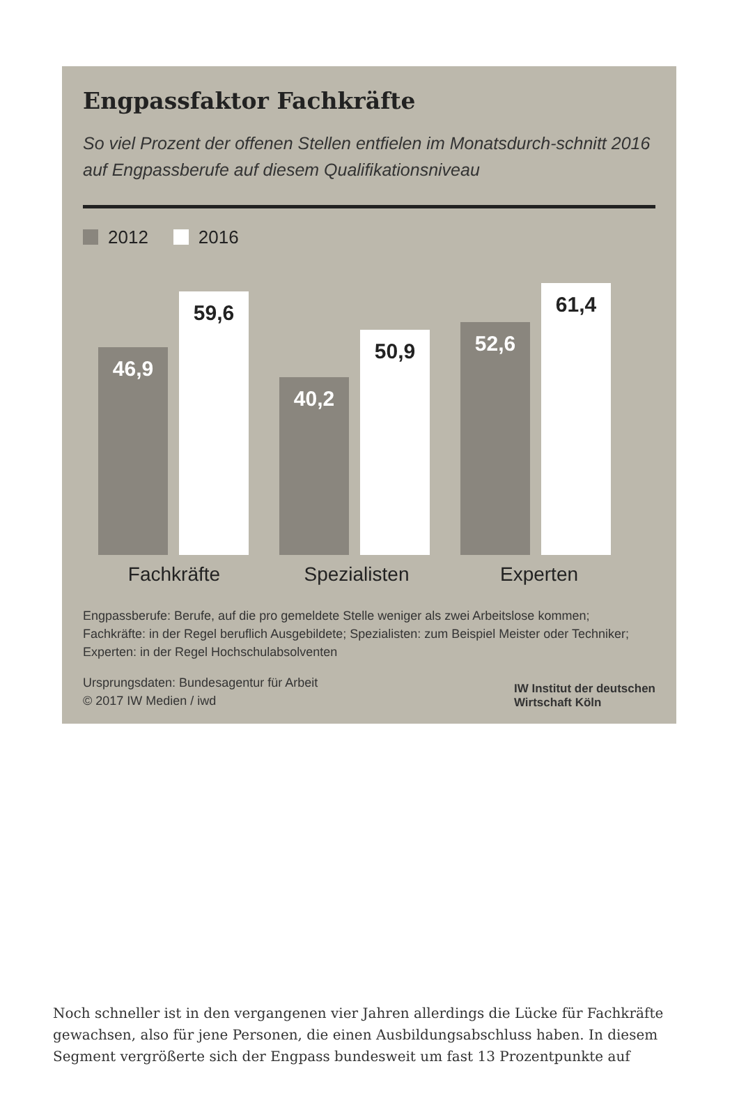Engpassfaktor Fachkräfte
So viel Prozent der offenen Stellen entfielen im Monatsdurch-schnitt 2016 auf Engpassberufe auf diesem Qualifikationsniveau
2012 2016
46,9
59,6
40,2
50,9
52,6
61,4
Fachkräfte Spezialisten Experten
Engpassberufe: Berufe, auf die pro gemeldete Stelle weniger als zwei Arbeitslose kommen; Fachkräfte: in der Regel beruflich Ausgebildete; Spezialisten: zum Beispiel Meister oder Techniker; Experten: in der Regel Hochschulabsolventen
Ursprungsdaten: Bundesagentur für Arbeit
© 2017 IW Medien / iwd
IW Institut der deutschen
Wirtschaft Köln
Noch schneller ist in den vergangenen vier Jahren allerdings die Lücke für Fachkräfte gewachsen, also für jene Personen, die einen Ausbildungsabschluss haben. In diesem Segment vergrößerte sich der Engpass bundesweit um fast 13 Prozentpunkte auf